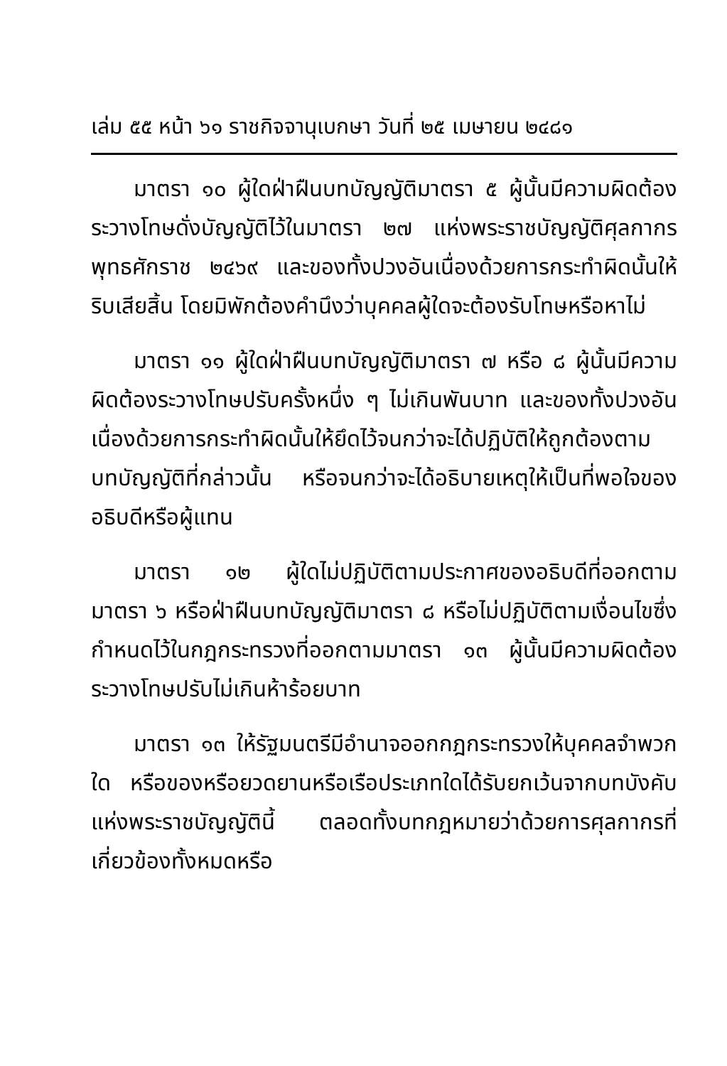เล่ม ๕๕ หน้า ๖๑ ราชกิจจานุเบกษา วันที่ ๒๕ เมษายน ๒๔๘๑
มาตรา ๑๐ ผู้ใดฝ่าฝืนบทบัญญัติมาตรา ๕ ผู้นั้นมีความผิดต้องระวางโทษดั่งบัญญัติไว้ในมาตรา ๒๗ แห่งพระราชบัญญัติศุลกากร พุทธศักราช ๒๔๖๙ และของทั้งปวงอันเนื่องด้วยการกระทำผิดนั้นให้ริบเสียสิ้น โดยมิพักต้องคำนึงว่าบุคคลผู้ใดจะต้องรับโทษหรือหาไม่
มาตรา ๑๑ ผู้ใดฝ่าฝืนบทบัญญัติมาตรา ๗ หรือ ๘ ผู้นั้นมีความผิดต้องระวางโทษปรับครั้งหนึ่ง ๆ ไม่เกินพันบาท และของทั้งปวงอันเนื่องด้วยการกระทำผิดนั้นให้ยึดไว้จนกว่าจะได้ปฏิบัติให้ถูกต้องตามบทบัญญัติที่กล่าวนั้น หรือจนกว่าจะได้อธิบายเหตุให้เป็นที่พอใจของอธิบดีหรือผู้แทน
มาตรา ๑๒ ผู้ใดไม่ปฏิบัติตามประกาศของอธิบดีที่ออกตามมาตรา ๖ หรือฝ่าฝืนบทบัญญัติมาตรา ๘ หรือไม่ปฏิบัติตามเงื่อนไขซึ่งกำหนดไว้ในกฎกระทรวงที่ออกตามมาตรา ๑๓ ผู้นั้นมีความผิดต้องระวางโทษปรับไม่เกินห้าร้อยบาท
มาตรา ๑๓ ให้รัฐมนตรีมีอำนาจออกกฎกระทรวงให้บุคคลจำพวกใด หรือของหรือยวดยานหรือเรือประเภทใดได้รับยกเว้นจากบทบังคับแห่งพระราชบัญญัตินี้ ตลอดทั้งบทกฎหมายว่าด้วยการศุลกากรที่เกี่ยวข้องทั้งหมดหรือ